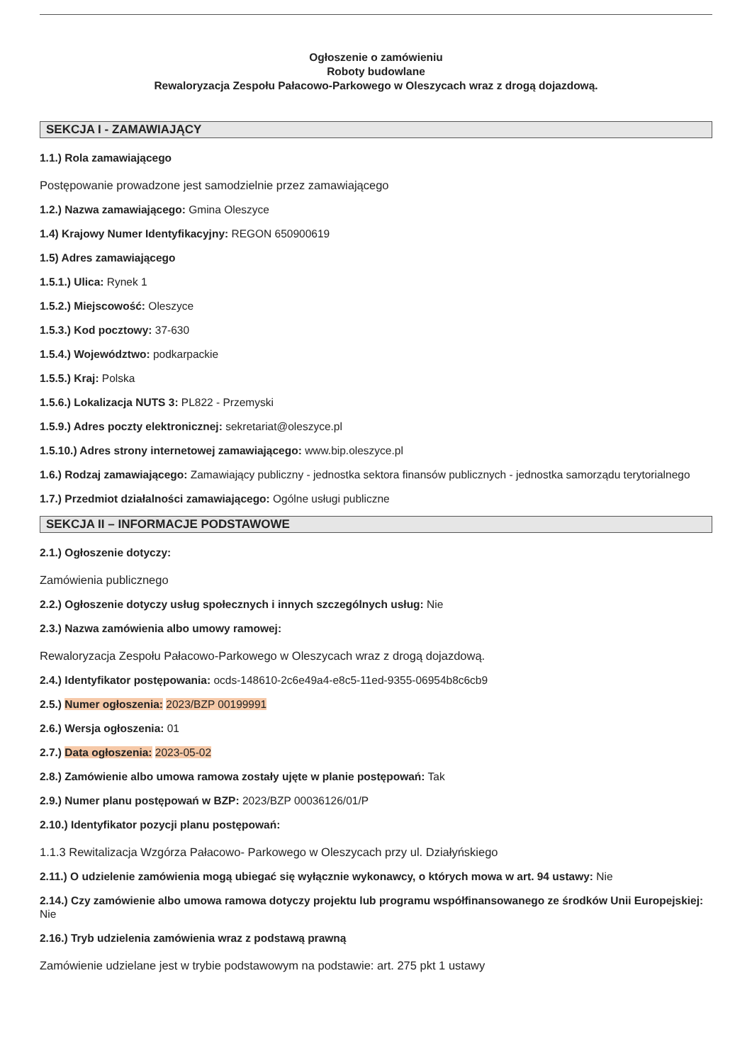Ogłoszenie o zamówieniu
Roboty budowlane
Rewaloryzacja Zespołu Pałacowo-Parkowego w Oleszycach wraz z drogą dojazdową.
SEKCJA I - ZAMAWIAJĄCY
1.1.) Rola zamawiającego
Postępowanie prowadzone jest samodzielnie przez zamawiającego
1.2.) Nazwa zamawiającego: Gmina Oleszyce
1.4) Krajowy Numer Identyfikacyjny: REGON 650900619
1.5) Adres zamawiającego
1.5.1.) Ulica: Rynek 1
1.5.2.) Miejscowość: Oleszyce
1.5.3.) Kod pocztowy: 37-630
1.5.4.) Województwo: podkarpackie
1.5.5.) Kraj: Polska
1.5.6.) Lokalizacja NUTS 3: PL822 - Przemyski
1.5.9.) Adres poczty elektronicznej: sekretariat@oleszyce.pl
1.5.10.) Adres strony internetowej zamawiającego: www.bip.oleszyce.pl
1.6.) Rodzaj zamawiającego: Zamawiający publiczny - jednostka sektora finansów publicznych - jednostka samorządu terytorialnego
1.7.) Przedmiot działalności zamawiającego: Ogólne usługi publiczne
SEKCJA II – INFORMACJE PODSTAWOWE
2.1.) Ogłoszenie dotyczy:
Zamówienia publicznego
2.2.) Ogłoszenie dotyczy usług społecznych i innych szczególnych usług: Nie
2.3.) Nazwa zamówienia albo umowy ramowej:
Rewaloryzacja Zespołu Pałacowo-Parkowego w Oleszycach wraz z drogą dojazdową.
2.4.) Identyfikator postępowania: ocds-148610-2c6e49a4-e8c5-11ed-9355-06954b8c6cb9
2.5.) Numer ogłoszenia: 2023/BZP 00199991
2.6.) Wersja ogłoszenia: 01
2.7.) Data ogłoszenia: 2023-05-02
2.8.) Zamówienie albo umowa ramowa zostały ujęte w planie postępowań: Tak
2.9.) Numer planu postępowań w BZP: 2023/BZP 00036126/01/P
2.10.) Identyfikator pozycji planu postępowań:
1.1.3 Rewitalizacja Wzgórza Pałacowo- Parkowego w Oleszycach przy ul. Działyńskiego
2.11.) O udzielenie zamówienia mogą ubiegać się wyłącznie wykonawcy, o których mowa w art. 94 ustawy: Nie
2.14.) Czy zamówienie albo umowa ramowa dotyczy projektu lub programu współfinansowanego ze środków Unii Europejskiej: Nie
2.16.) Tryb udzielenia zamówienia wraz z podstawą prawną
Zamówienie udzielane jest w trybie podstawowym na podstawie: art. 275 pkt 1 ustawy